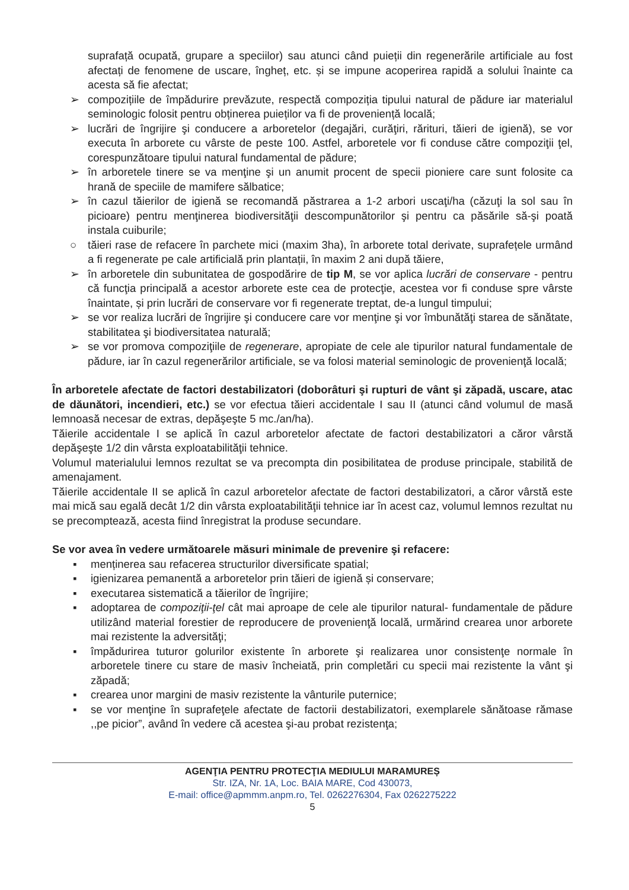suprafață ocupată, grupare a speciilor) sau atunci când puieții din regenerările artificiale au fost afectați de fenomene de uscare, îngheț, etc. și se impune acoperirea rapidă a solului înainte ca acesta să fie afectat;
➢ compozițiile de împădurire prevăzute, respectă compoziția tipului natural de pădure iar materialul seminologic folosit pentru obținerea puieților va fi de proveniență locală;
➢ lucrări de îngrijire şi conducere a arboretelor (degajări, curăţiri, rărituri, tăieri de igienă), se vor executa în arborete cu vârste de peste 100. Astfel, arboretele vor fi conduse către compoziţii ţel, corespunzătoare tipului natural fundamental de pădure;
➢ în arboretele tinere se va menţine şi un anumit procent de specii pioniere care sunt folosite ca hrană de speciile de mamifere sălbatice;
➢ în cazul tăierilor de igienă se recomandă păstrarea a 1-2 arbori uscaţi/ha (căzuţi la sol sau în picioare) pentru menţinerea biodiversităţii descompunătorilor şi pentru ca păsările să-şi poată instala cuiburile;
○ tăieri rase de refacere în parchete mici (maxim 3ha), în arborete total derivate, suprafețele urmând a fi regenerate pe cale artificială prin plantații, în maxim 2 ani după tăiere,
➢ în arboretele din subunitatea de gospodărire de tip M, se vor aplica lucrări de conservare - pentru că funcţia principală a acestor arborete este cea de protecţie, acestea vor fi conduse spre vârste înaintate, și prin lucrări de conservare vor fi regenerate treptat, de-a lungul timpului;
➢ se vor realiza lucrări de îngrijire şi conducere care vor menţine şi vor îmbunătăţi starea de sănătate, stabilitatea şi biodiversitatea naturală;
➢ se vor promova compoziţiile de regenerare, apropiate de cele ale tipurilor natural fundamentale de pădure, iar în cazul regenerărilor artificiale, se va folosi material seminologic de provenienţă locală;
În arboretele afectate de factori destabilizatori (doborâturi şi rupturi de vânt şi zăpadă, uscare, atac de dăunători, incendieri, etc.) se vor efectua tăieri accidentale I sau II (atunci când volumul de masă lemnoasă necesar de extras, depăşeşte 5 mc./an/ha).
Tăierile accidentale I se aplică în cazul arboretelor afectate de factori destabilizatori a căror vârstă depăşeşte 1/2 din vârsta exploatabilităţii tehnice.
Volumul materialului lemnos rezultat se va precompta din posibilitatea de produse principale, stabilită de amenajament.
Tăierile accidentale II se aplică în cazul arboretelor afectate de factori destabilizatori, a căror vârstă este mai mică sau egală decât 1/2 din vârsta exploatabilităţii tehnice iar în acest caz, volumul lemnos rezultat nu se precomptează, acesta fiind înregistrat la produse secundare.
Se vor avea în vedere următoarele măsuri minimale de prevenire şi refacere:
▪ menținerea sau refacerea structurilor diversificate spatial;
▪ igienizarea pemanentă a arboretelor prin tăieri de igienă și conservare;
▪ executarea sistematică a tăierilor de îngrijire;
▪ adoptarea de compoziţii-ţel cât mai aproape de cele ale tipurilor natural- fundamentale de pădure utilizând material forestier de reproducere de provenienţă locală, urmărind crearea unor arborete mai rezistente la adversităţi;
▪ împădurirea tuturor golurilor existente în arborete şi realizarea unor consistenţe normale în arboretele tinere cu stare de masiv încheiată, prin completări cu specii mai rezistente la vânt şi zăpadă;
▪ crearea unor margini de masiv rezistente la vânturile puternice;
▪ se vor menţine în suprafeţele afectate de factorii destabilizatori, exemplarele sănătoase rămase ,,pe picior”, având în vedere că acestea şi-au probat rezistenţa;
AGENŢIA PENTRU PROTECŢIA MEDIULUI MARAMUREȘ
Str. IZA, Nr. 1A, Loc. BAIA MARE, Cod 430073,
E-mail: office@apmmm.anpm.ro, Tel. 0262276304, Fax 0262275222
5